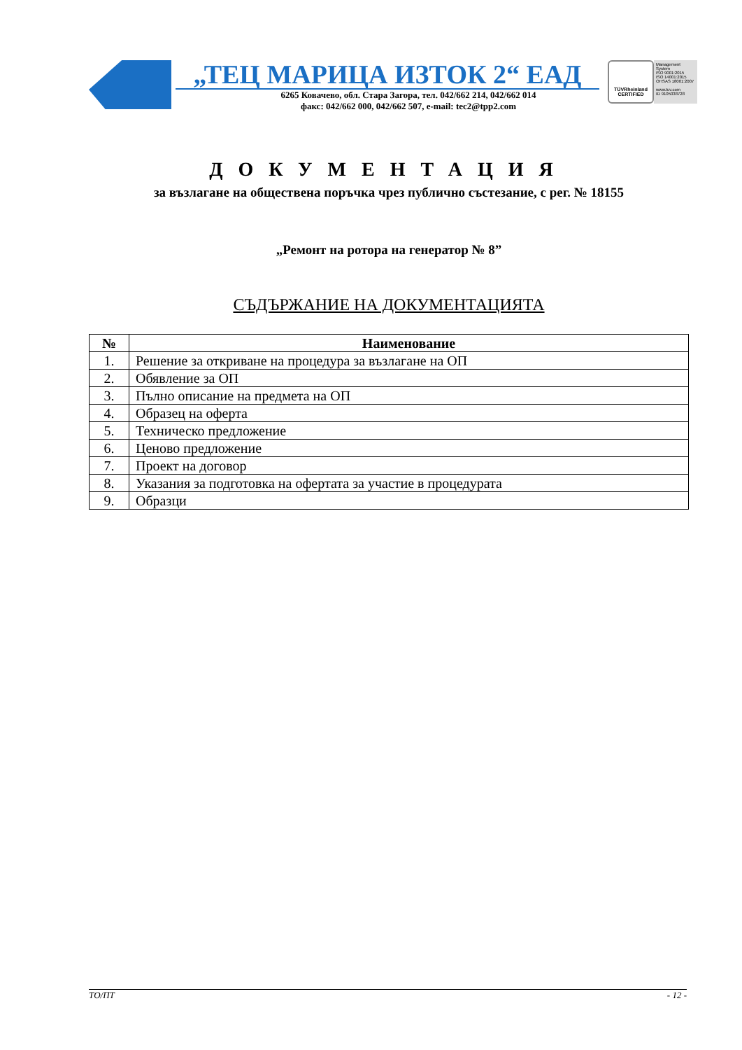„ТЕЦ МАРИЦА ИЗТОК 2“ ЕАД
6265 Ковачево, обл. Стара Загора, тел. 042/662 214, 042/662 014
факс: 042/662 000, 042/662 507, e-mail: tec2@tpp2.com
TÜVRheinland
CERTIFIED
Management System
ISO 9001:2015
ISO 14001:2015
OHSAS 18001:2007
www.tuv.com
ID 9105038728
ДОКУМЕНТАЦИЯ
за възлагане на обществена поръчка чрез публично състезание, с рег. № 18155
„Ремонт на ротора на генератор № 8”
СЪДЪРЖАНИЕ НА ДОКУМЕНТАЦИЯТА
| № | Наименование |
| --- | --- |
| 1. | Решение за откриване на процедура за възлагане на ОП |
| 2. | Обявление за ОП |
| 3. | Пълно описание на предмета на ОП |
| 4. | Образец на оферта |
| 5. | Техническо предложение |
| 6. | Ценово предложение |
| 7. | Проект на договор |
| 8. | Указания за подготовка на офертата за участие в процедурата |
| 9. | Образци |
ТО/ПТ - 12 -